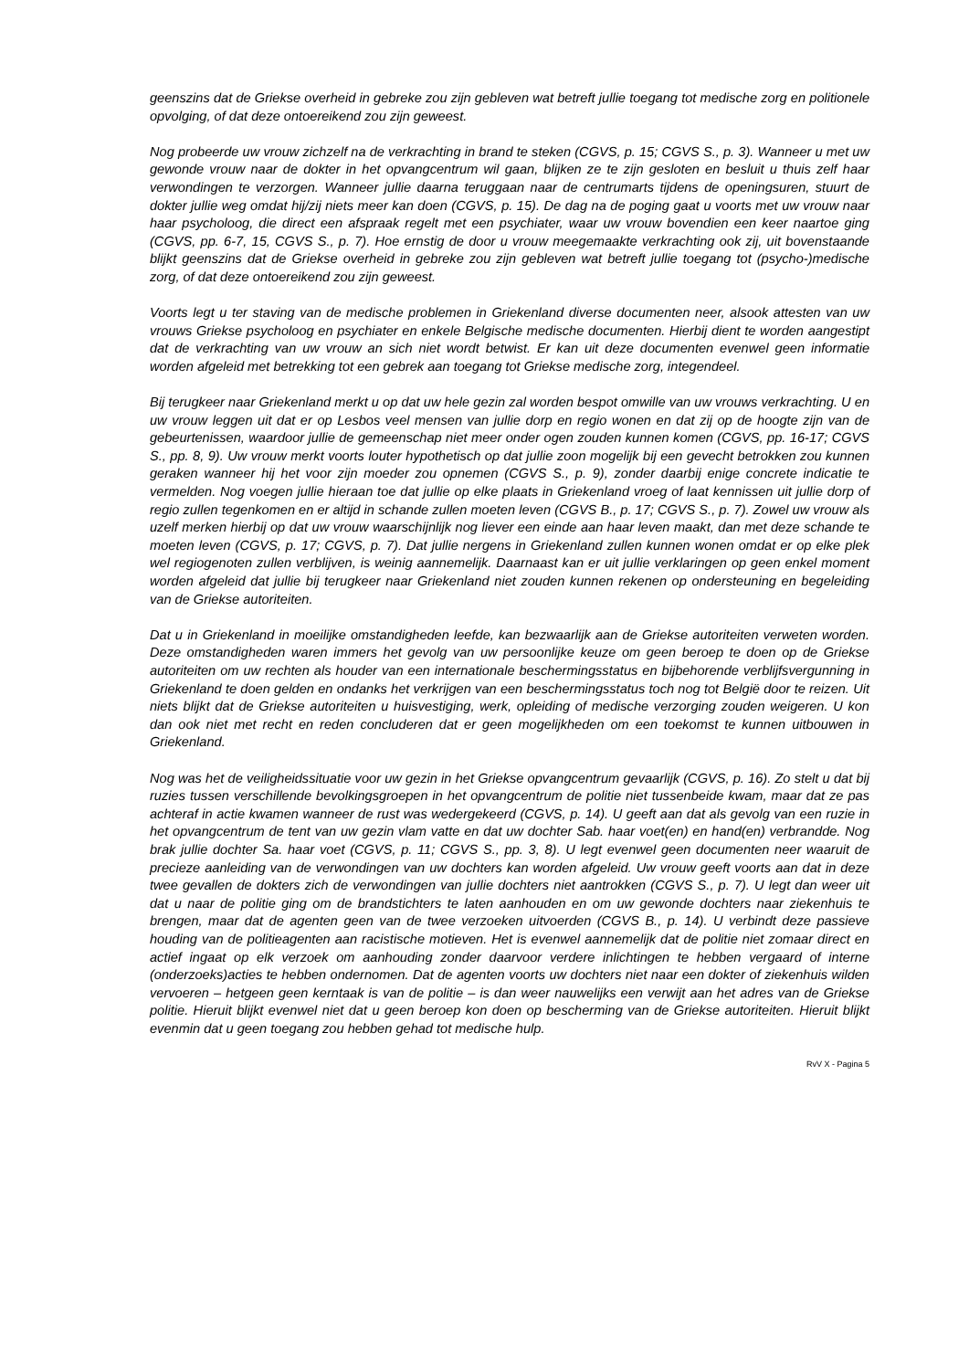geenszins dat de Griekse overheid in gebreke zou zijn gebleven wat betreft jullie toegang tot medische zorg en politionele opvolging, of dat deze ontoereikend zou zijn geweest.
Nog probeerde uw vrouw zichzelf na de verkrachting in brand te steken (CGVS, p. 15; CGVS S., p. 3). Wanneer u met uw gewonde vrouw naar de dokter in het opvangcentrum wil gaan, blijken ze te zijn gesloten en besluit u thuis zelf haar verwondingen te verzorgen. Wanneer jullie daarna teruggaan naar de centrumarts tijdens de openingsuren, stuurt de dokter jullie weg omdat hij/zij niets meer kan doen (CGVS, p. 15). De dag na de poging gaat u voorts met uw vrouw naar haar psycholoog, die direct een afspraak regelt met een psychiater, waar uw vrouw bovendien een keer naartoe ging (CGVS, pp. 6-7, 15, CGVS S., p. 7). Hoe ernstig de door u vrouw meegemaakte verkrachting ook zij, uit bovenstaande blijkt geenszins dat de Griekse overheid in gebreke zou zijn gebleven wat betreft jullie toegang tot (psycho-)medische zorg, of dat deze ontoereikend zou zijn geweest.
Voorts legt u ter staving van de medische problemen in Griekenland diverse documenten neer, alsook attesten van uw vrouws Griekse psycholoog en psychiater en enkele Belgische medische documenten. Hierbij dient te worden aangestipt dat de verkrachting van uw vrouw an sich niet wordt betwist. Er kan uit deze documenten evenwel geen informatie worden afgeleid met betrekking tot een gebrek aan toegang tot Griekse medische zorg, integendeel.
Bij terugkeer naar Griekenland merkt u op dat uw hele gezin zal worden bespot omwille van uw vrouws verkrachting. U en uw vrouw leggen uit dat er op Lesbos veel mensen van jullie dorp en regio wonen en dat zij op de hoogte zijn van de gebeurtenissen, waardoor jullie de gemeenschap niet meer onder ogen zouden kunnen komen (CGVS, pp. 16-17; CGVS S., pp. 8, 9). Uw vrouw merkt voorts louter hypothetisch op dat jullie zoon mogelijk bij een gevecht betrokken zou kunnen geraken wanneer hij het voor zijn moeder zou opnemen (CGVS S., p. 9), zonder daarbij enige concrete indicatie te vermelden. Nog voegen jullie hieraan toe dat jullie op elke plaats in Griekenland vroeg of laat kennissen uit jullie dorp of regio zullen tegenkomen en er altijd in schande zullen moeten leven (CGVS B., p. 17; CGVS S., p. 7). Zowel uw vrouw als uzelf merken hierbij op dat uw vrouw waarschijnlijk nog liever een einde aan haar leven maakt, dan met deze schande te moeten leven (CGVS, p. 17; CGVS, p. 7). Dat jullie nergens in Griekenland zullen kunnen wonen omdat er op elke plek wel regiogenoten zullen verblijven, is weinig aannemelijk. Daarnaast kan er uit jullie verklaringen op geen enkel moment worden afgeleid dat jullie bij terugkeer naar Griekenland niet zouden kunnen rekenen op ondersteuning en begeleiding van de Griekse autoriteiten.
Dat u in Griekenland in moeilijke omstandigheden leefde, kan bezwaarlijk aan de Griekse autoriteiten verweten worden. Deze omstandigheden waren immers het gevolg van uw persoonlijke keuze om geen beroep te doen op de Griekse autoriteiten om uw rechten als houder van een internationale beschermingsstatus en bijbehorende verblijfsvergunning in Griekenland te doen gelden en ondanks het verkrijgen van een beschermingsstatus toch nog tot België door te reizen. Uit niets blijkt dat de Griekse autoriteiten u huisvestiging, werk, opleiding of medische verzorging zouden weigeren. U kon dan ook niet met recht en reden concluderen dat er geen mogelijkheden om een toekomst te kunnen uitbouwen in Griekenland.
Nog was het de veiligheidssituatie voor uw gezin in het Griekse opvangcentrum gevaarlijk (CGVS, p. 16). Zo stelt u dat bij ruzies tussen verschillende bevolkingsgroepen in het opvangcentrum de politie niet tussenbeide kwam, maar dat ze pas achteraf in actie kwamen wanneer de rust was wedergekeerd (CGVS, p. 14). U geeft aan dat als gevolg van een ruzie in het opvangcentrum de tent van uw gezin vlam vatte en dat uw dochter Sab. haar voet(en) en hand(en) verbrandde. Nog brak jullie dochter Sa. haar voet (CGVS, p. 11; CGVS S., pp. 3, 8). U legt evenwel geen documenten neer waaruit de precieze aanleiding van de verwondingen van uw dochters kan worden afgeleid. Uw vrouw geeft voorts aan dat in deze twee gevallen de dokters zich de verwondingen van jullie dochters niet aantrokken (CGVS S., p. 7). U legt dan weer uit dat u naar de politie ging om de brandstichters te laten aanhouden en om uw gewonde dochters naar ziekenhuis te brengen, maar dat de agenten geen van de twee verzoeken uitvoerden (CGVS B., p. 14). U verbindt deze passieve houding van de politieagenten aan racistische motieven. Het is evenwel aannemelijk dat de politie niet zomaar direct en actief ingaat op elk verzoek om aanhouding zonder daarvoor verdere inlichtingen te hebben vergaard of interne (onderzoeks)acties te hebben ondernomen. Dat de agenten voorts uw dochters niet naar een dokter of ziekenhuis wilden vervoeren – hetgeen geen kerntaak is van de politie – is dan weer nauwelijks een verwijt aan het adres van de Griekse politie. Hieruit blijkt evenwel niet dat u geen beroep kon doen op bescherming van de Griekse autoriteiten. Hieruit blijkt evenmin dat u geen toegang zou hebben gehad tot medische hulp.
RvV X - Pagina 5